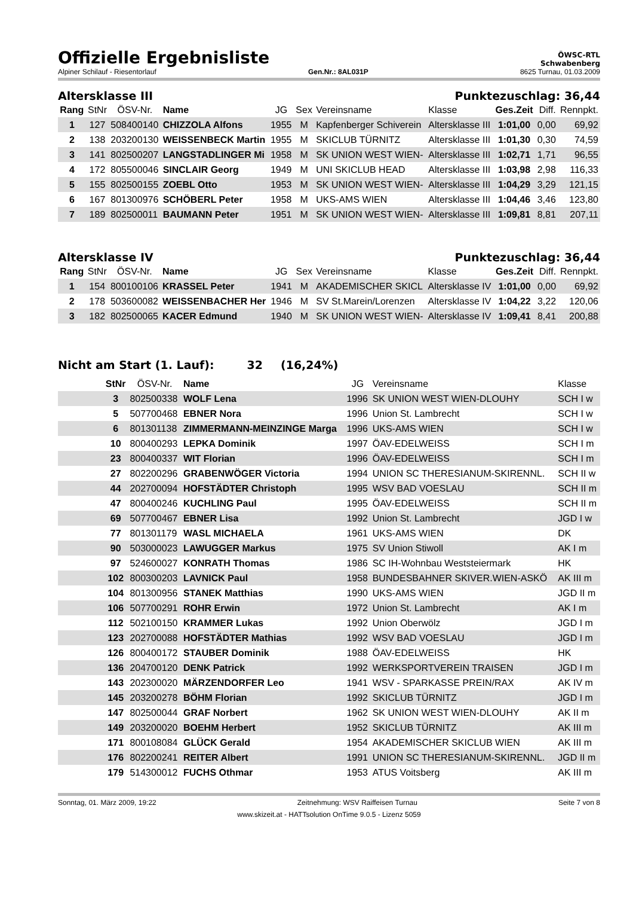Offizielle Ergebnisliste
ÖWSC-RTL
Schwabenberg
Alpiner Schilauf - Riesentorlauf Gen.Nr.: 8AL031P 8625 Turnau, 01.03.2009
Altersklasse III Punktezuschlag: 36,44
| Rang | StNr | ÖSV-Nr. | Name | JG | Sex | Vereinsname | Klasse | Ges.Zeit | Diff. | Rennpkt. |
| --- | --- | --- | --- | --- | --- | --- | --- | --- | --- | --- |
| 1 | 127 | 508400140 | CHIZZOLA Alfons | 1955 | M | Kapfenberger Schiverein | Altersklasse III | 1:01,00 | 0,00 | 69,92 |
| 2 | 138 | 203200130 | WEISSENBECK Martin | 1955 | M | SKICLUB TÜRNITZ | Altersklasse III | 1:01,30 | 0,30 | 74,59 |
| 3 | 141 | 802500207 | LANGSTADLINGER Mi | 1958 | M | SK UNION WEST WIEN- | Altersklasse III | 1:02,71 | 1,71 | 96,55 |
| 4 | 172 | 805500046 | SINCLAIR Georg | 1949 | M | UNI SKICLUB HEAD | Altersklasse III | 1:03,98 | 2,98 | 116,33 |
| 5 | 155 | 802500155 | ZOEBL Otto | 1953 | M | SK UNION WEST WIEN- | Altersklasse III | 1:04,29 | 3,29 | 121,15 |
| 6 | 167 | 801300976 | SCHÖBERL Peter | 1958 | M | UKS-AMS WIEN | Altersklasse III | 1:04,46 | 3,46 | 123,80 |
| 7 | 189 | 802500011 | BAUMANN Peter | 1951 | M | SK UNION WEST WIEN- | Altersklasse III | 1:09,81 | 8,81 | 207,11 |
Altersklasse IV Punktezuschlag: 36,44
| Rang | StNr | ÖSV-Nr. | Name | JG | Sex | Vereinsname | Klasse | Ges.Zeit | Diff. | Rennpkt. |
| --- | --- | --- | --- | --- | --- | --- | --- | --- | --- | --- |
| 1 | 154 | 800100106 | KRASSEL Peter | 1941 | M | AKADEMISCHER SKICL | Altersklasse IV | 1:01,00 | 0,00 | 69,92 |
| 2 | 178 | 503600082 | WEISSENBACHER Her | 1946 | M | SV St.Marein/Lorenzen | Altersklasse IV | 1:04,22 | 3,22 | 120,06 |
| 3 | 182 | 802500065 | KACER Edmund | 1940 | M | SK UNION WEST WIEN- | Altersklasse IV | 1:09,41 | 8,41 | 200,88 |
Nicht am Start (1. Lauf): 32 (16,24%)
| | StNr | ÖSV-Nr. | Name | JG | Vereinsname | Klasse |
| --- | --- | --- | --- | --- | --- | --- |
| | 3 | 802500338 | WOLF Lena | 1996 | SK UNION WEST WIEN-DLOUHY | SCH I w |
| | 5 | 507700468 | EBNER Nora | 1996 | Union St. Lambrecht | SCH I w |
| | 6 | 801301138 | ZIMMERMANN-MEINZINGE Marga | 1996 | UKS-AMS WIEN | SCH I w |
| | 10 | 800400293 | LEPKA Dominik | 1997 | ÖAV-EDELWEISS | SCH I m |
| | 23 | 800400337 | WIT Florian | 1996 | ÖAV-EDELWEISS | SCH I m |
| | 27 | 802200296 | GRABENWÖGER Victoria | 1994 | UNION SC THERESIANUM-SKIRENNL. | SCH II w |
| | 44 | 202700094 | HOFSTÄDTER Christoph | 1995 | WSV BAD VOESLAU | SCH II m |
| | 47 | 800400246 | KUCHLING Paul | 1995 | ÖAV-EDELWEISS | SCH II m |
| | 69 | 507700467 | EBNER Lisa | 1992 | Union St. Lambrecht | JGD I w |
| | 77 | 801301179 | WASL MICHAELA | 1961 | UKS-AMS WIEN | DK |
| | 90 | 503000023 | LAWUGGER Markus | 1975 | SV Union Stiwoll | AK I m |
| | 97 | 524600027 | KONRATH Thomas | 1986 | SC IH-Wohnbau Weststeiermark | HK |
| | 102 | 800300203 | LAVNICK Paul | 1958 | BUNDESBAHNER SKIVER.WIEN-ASKÖ | AK III m |
| | 104 | 801300956 | STANEK Matthias | 1990 | UKS-AMS WIEN | JGD II m |
| | 106 | 507700291 | ROHR Erwin | 1972 | Union St. Lambrecht | AK I m |
| | 112 | 502100150 | KRAMMER Lukas | 1992 | Union Oberwölz | JGD I m |
| | 123 | 202700088 | HOFSTÄDTER Mathias | 1992 | WSV BAD VOESLAU | JGD I m |
| | 126 | 800400172 | STAUBER Dominik | 1988 | ÖAV-EDELWEISS | HK |
| | 136 | 204700120 | DENK Patrick | 1992 | WERKSPORTVEREIN TRAISEN | JGD I m |
| | 143 | 202300020 | MÄRZENDORFER Leo | 1941 | WSV - SPARKASSE PREIN/RAX | AK IV m |
| | 145 | 203200278 | BÖHM Florian | 1992 | SKICLUB TÜRNITZ | JGD I m |
| | 147 | 802500044 | GRAF Norbert | 1962 | SK UNION WEST WIEN-DLOUHY | AK II m |
| | 149 | 203200020 | BOEHM Herbert | 1952 | SKICLUB TÜRNITZ | AK III m |
| | 171 | 800108084 | GLÜCK Gerald | 1954 | AKADEMISCHER SKICLUB WIEN | AK III m |
| | 176 | 802200241 | REITER Albert | 1991 | UNION SC THERESIANUM-SKIRENNL. | JGD II m |
| | 179 | 514300012 | FUCHS Othmar | 1953 | ATUS Voitsberg | AK III m |
Sonntag, 01. März 2009, 19:22 Zeitnehmung: WSV Raiffeisen Turnau Seite 7 von 8
www.skizeit.at - HATTsolution OnTime 9.0.5 - Lizenz 5059